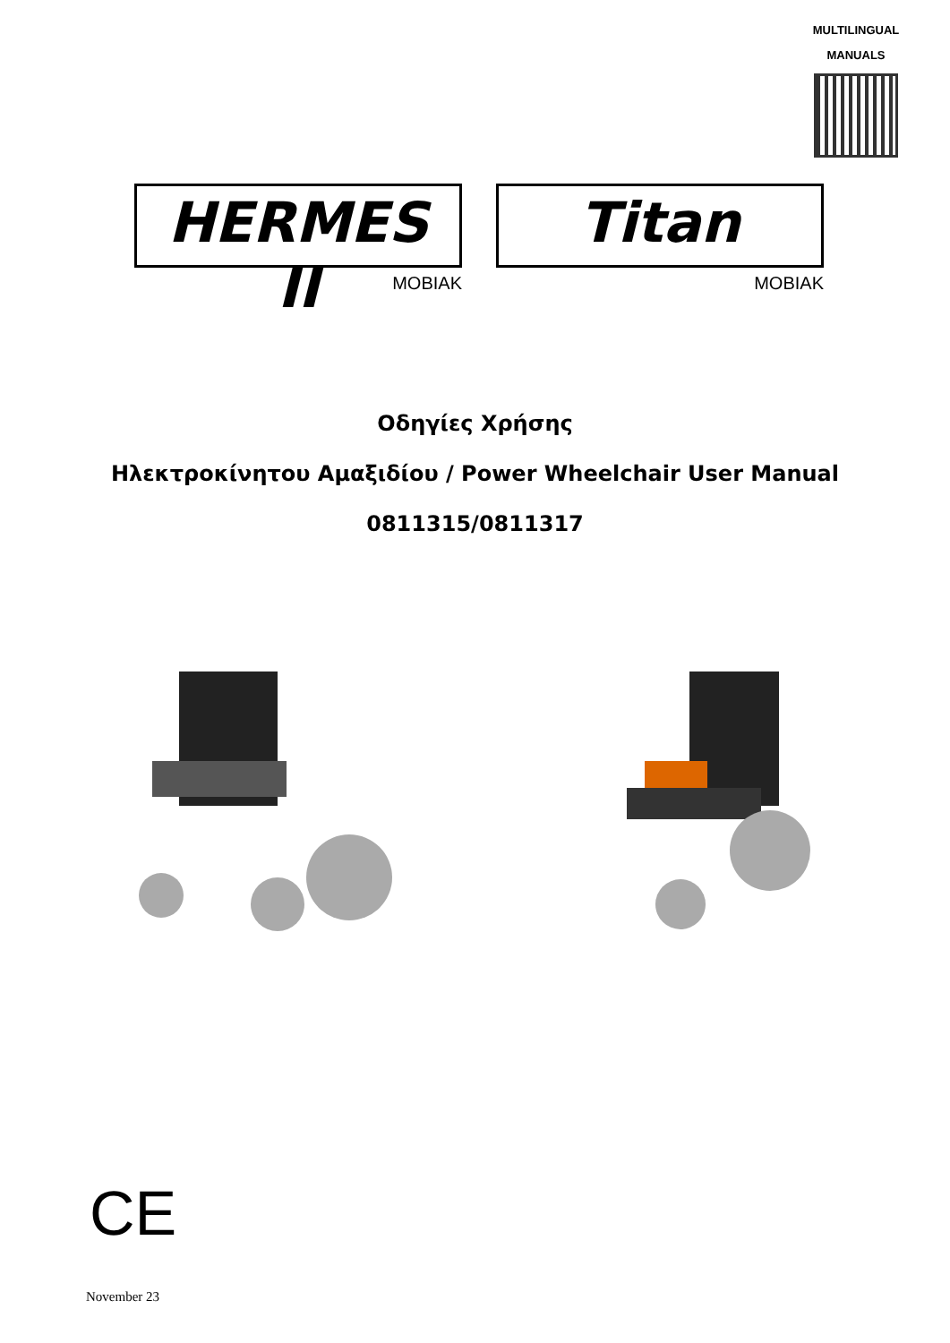MULTILINGUAL
MANUALS
HERMES II
MOBIAK
Titan
MOBIAK
Οδηγίες Χρήσης
Ηλεκτροκίνητου Αμαξιδίου / Power Wheelchair User Manual
0811315/0811317
CE
November 23